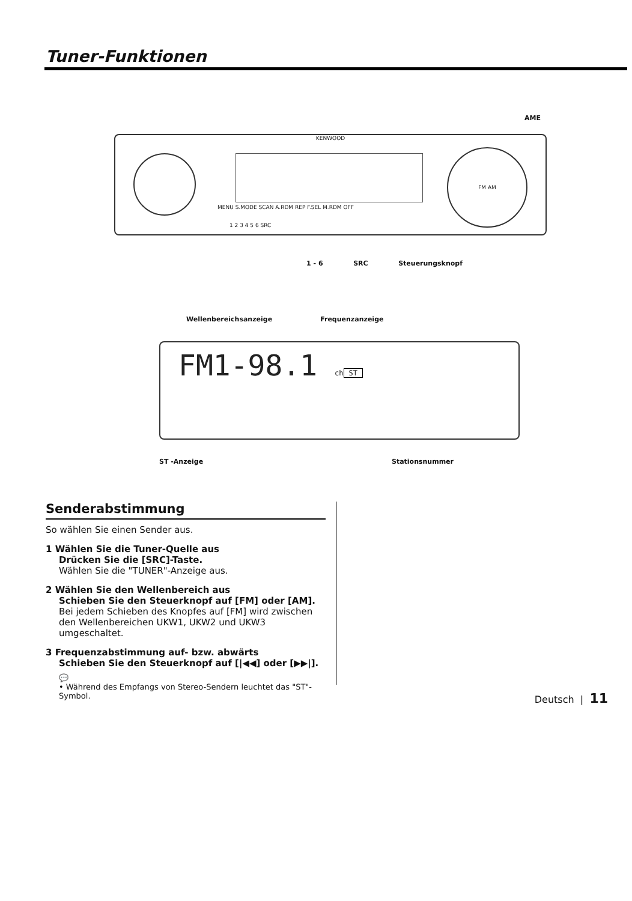Tuner-Funktionen
AME
KENWOOD
FM AM
MENU S.MODE SCAN A.RDM REP F.SEL M.RDM OFF
1 2 3 4 5 6 SRC
1 - 6 SRC Steuerungsknopf
Wellenbereichsanzeige Frequenzanzeige
FM1-98.1 ch
ST
ST -Anzeige Stationsnummer
Senderabstimmung
So wählen Sie einen Sender aus.
1 Wählen Sie die Tuner-Quelle aus
Drücken Sie die [SRC]-Taste.
Wählen Sie die "TUNER"-Anzeige aus.
2 Wählen Sie den Wellenbereich aus
Schieben Sie den Steuerknopf auf [FM] oder [AM].
Bei jedem Schieben des Knopfes auf [FM] wird zwischen den Wellenbereichen UKW1, UKW2 und UKW3 umgeschaltet.
3 Frequenzabstimmung auf- bzw. abwärts
Schieben Sie den Steuerknopf auf [|◀◀] oder [▶▶|].
💬
• Während des Empfangs von Stereo-Sendern leuchtet das "ST"-Symbol.
Deutsch | 11